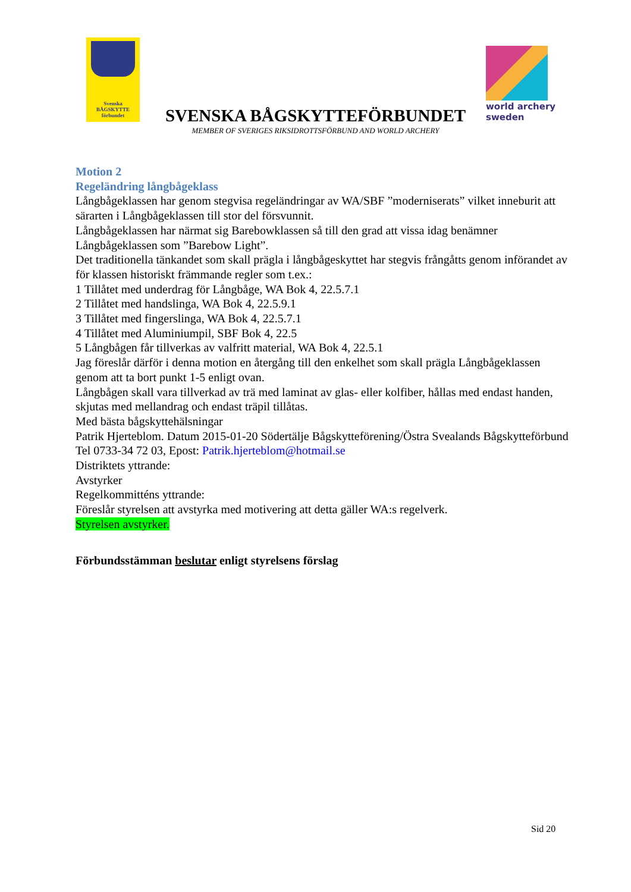Svenska
BÅGSKYTTE
förbundet
SVENSKA BÅGSKYTTEFÖRBUNDET
MEMBER OF SVERIGES RIKSIDROTTSFÖRBUND AND WORLD ARCHERY
world archery
sweden
Motion 2
Regeländring långbågeklass
Långbågeklassen har genom stegvisa regeländringar av WA/SBF ”moderniserats” vilket inneburit att särarten i Långbågeklassen till stor del försvunnit.
Långbågeklassen har närmat sig Barebowklassen så till den grad att vissa idag benämner Långbågeklassen som ”Barebow Light”.
Det traditionella tänkandet som skall prägla i långbågeskyttet har stegvis frångåtts genom införandet av för klassen historiskt främmande regler som t.ex.:
1 Tillåtet med underdrag för Långbåge, WA Bok 4, 22.5.7.1
2 Tillåtet med handslinga, WA Bok 4, 22.5.9.1
3 Tillåtet med fingerslinga, WA Bok 4, 22.5.7.1
4 Tillåtet med Aluminiumpil, SBF Bok 4, 22.5
5 Långbågen får tillverkas av valfritt material, WA Bok 4, 22.5.1
Jag föreslår därför i denna motion en återgång till den enkelhet som skall prägla Långbågeklassen genom att ta bort punkt 1-5 enligt ovan.
Långbågen skall vara tillverkad av trä med laminat av glas- eller kolfiber, hållas med endast handen, skjutas med mellandrag och endast träpil tillåtas.
Med bästa bågskyttehälsningar
Patrik Hjerteblom. Datum 2015-01-20 Södertälje Bågskytteförening/Östra Svealands Bågskytteförbund Tel 0733-34 72 03, Epost: Patrik.hjerteblom@hotmail.se
Distriktets yttrande:
Avstyrker
Regelkommitténs yttrande:
Föreslår styrelsen att avstyrka med motivering att detta gäller WA:s regelverk.
Styrelsen avstyrker.
Förbundsstämman beslutar enligt styrelsens förslag
Sid 20